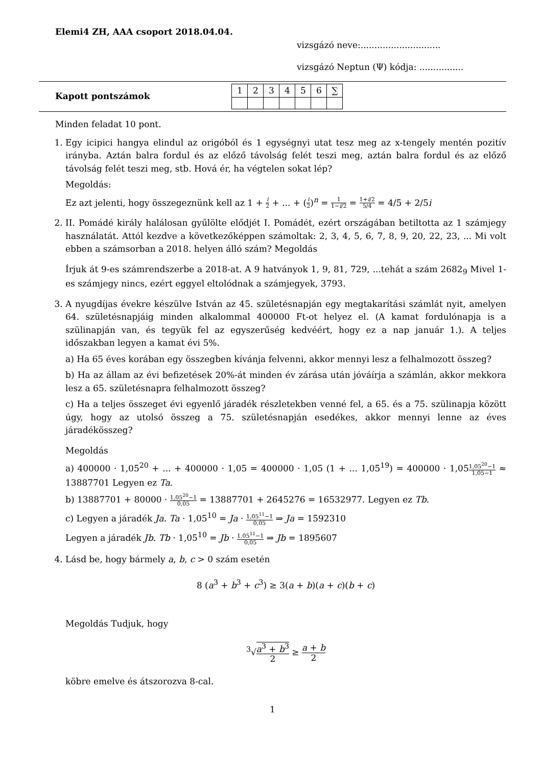Elemi4 ZH, AAA csoport 2018.04.04.
vizsgázó neve:.............................
vizsgázó Neptun (Ψ) kódja: ................
Kapott pontszámok
| 1 | 2 | 3 | 4 | 5 | 6 | ∑ |
Minden feladat 10 pont.
1. Egy icipici hangya elindul az origóból és 1 egységnyi utat tesz meg az x-tengely mentén pozitív irányba. Aztán balra fordul és az előző távolság felét teszi meg, aztán balra fordul és az előző távolság felét teszi meg, stb. Hová ér, ha végtelen sokat lép?
Megoldás:
Ez azt jelenti, hogy összegeznünk kell az 1 + i 2 + ... + (i 2)<sup>n</sup> = 1 1−i/2 = 1+i/2 5/4 = 4/5 + 2/5i
2. II. Pomádé király halálosan gyűlölte elődjét I. Pomádét, ezért országában betiltotta az 1 számjegy használatát. Attól kezdve a következőképpen számoltak: 2, 3, 4, 5, 6, 7, 8, 9, 20, 22, 23, ... Mi volt ebben a számsorban a 2018. helyen álló szám? Megoldás
Írjuk át 9-es számrendszerbe a 2018-at. A 9 hatványok 1, 9, 81, 729, ...tehát a szám 2682<sub>9</sub> Mivel 1-es számjegy nincs, ezért eggyel eltolódnak a számjegyek, 3793.
3. A nyugdíjas évekre készülve István az 45. születésnapján egy megtakarítási számlát nyit, amelyen 64. születésnapjáig minden alkalommal 400000 Ft-ot helyez el. (A kamat fordulónapja is a szülinapján van, és tegyük fel az egyszerűség kedvéért, hogy ez a nap január 1.). A teljes időszakban legyen a kamat évi 5%.
a) Ha 65 éves korában egy összegben kívánja felvenni, akkor mennyi lesz a felhalmozott összeg?
b) Ha az állam az évi befizetések 20%-át minden év zárása után jóváírja a számlán, akkor mekkora lesz a 65. születésnapra felhalmozott összeg?
c) Ha a teljes összeget évi egyenlő járadék részletekben venné fel, a 65. és a 75. szülinapja között úgy, hogy az utolsó összeg a 75. születésnapján esedékes, akkor mennyi lenne az éves járadékösszeg?
Megoldás
a) 400000 · 1,05<sup>20</sup> + ... + 400000 · 1,05 = 400000 · 1,05 (1 + ... 1,05<sup>19</sup>) = 400000 · 1,051,05<sup>20</sup>−1 1,05−1 ≈ 13887701 Legyen ez Ta.
b) 13887701 + 80000 · 1,05<sup>20</sup>−1 0,05 = 13887701 + 2645276 = 16532977. Legyen ez Tb.
c) Legyen a járadék Ja. Ta · 1,05<sup>10</sup> = Ja · 1,05<sup>11</sup>−1 0,05 ⇒ Ja = 1592310
Legyen a járadék Jb. Tb · 1,05<sup>10</sup> = Jb · 1,05<sup>11</sup>−1 0,05 ⇒ Jb = 1895607
4. Lásd be, hogy bármely a, b, c > 0 szám esetén
8 (a<sup>3</sup> + b<sup>3</sup> + c<sup>3</sup>) ≥ 3(a + b)(a + c)(b + c)
Megoldás Tudjuk, hogy
<sup>3</sup>√a<sup>3</sup> + b<sup>3</sup> 2 ≥ a + b 2
köbre emelve és átszorozva 8-cal.
1